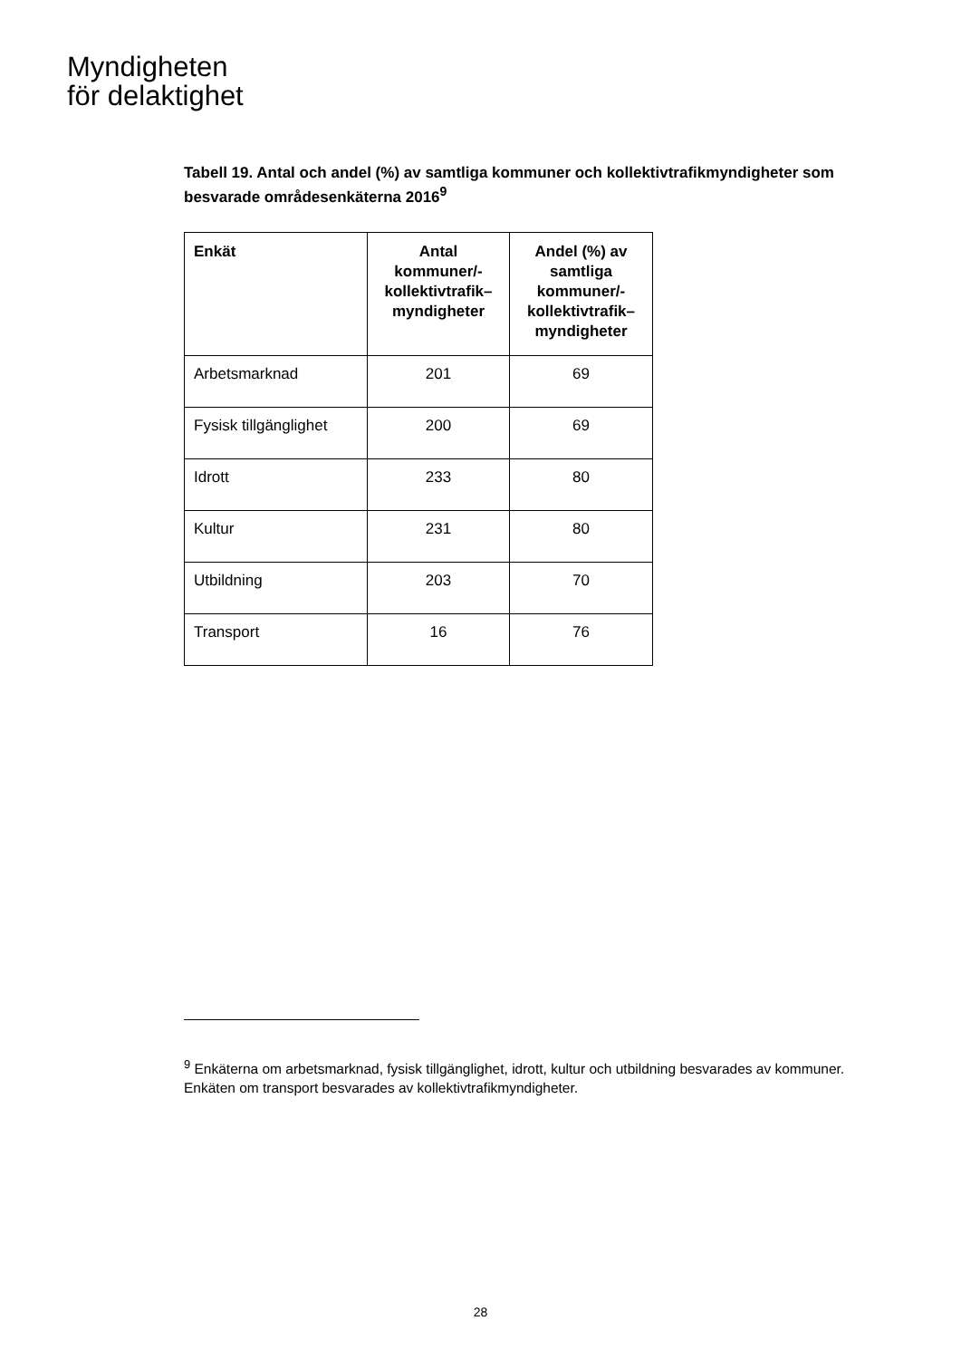Myndigheten
för delaktighet
Tabell 19. Antal och andel (%) av samtliga kommuner och kollektivtrafikmyndigheter som besvarade områdesenkäterna 2016<sup>9</sup>
| Enkät | Antal kommuner/-kollektivtrafik–myndigheter | Andel (%) av samtliga kommuner/-kollektivtrafik–myndigheter |
| --- | --- | --- |
| Arbetsmarknad | 201 | 69 |
| Fysisk tillgänglighet | 200 | 69 |
| Idrott | 233 | 80 |
| Kultur | 231 | 80 |
| Utbildning | 203 | 70 |
| Transport | 16 | 76 |
<sup>9</sup> Enkäterna om arbetsmarknad, fysisk tillgänglighet, idrott, kultur och utbildning besvarades av kommuner. Enkäten om transport besvarades av kollektivtrafikmyndigheter.
28